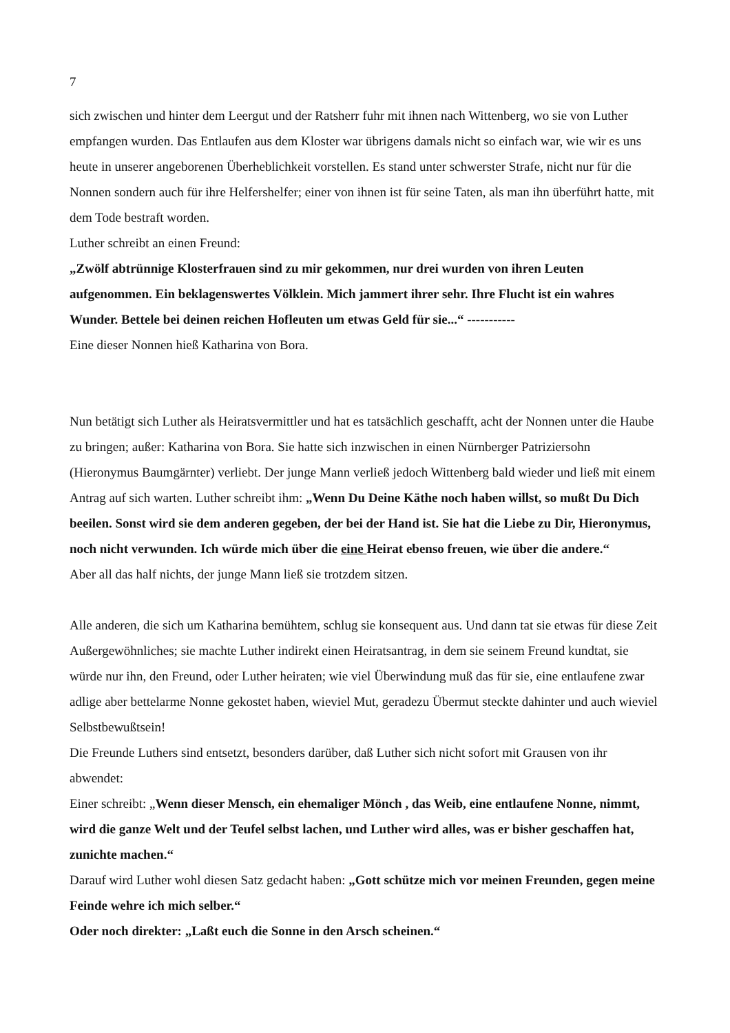7
sich zwischen und hinter dem Leergut und der Ratsherr fuhr mit ihnen nach Wittenberg, wo sie von Luther empfangen wurden. Das Entlaufen aus dem Kloster war übrigens damals nicht so einfach war, wie wir es uns heute in unserer angeborenen Überheblichkeit vorstellen. Es stand unter schwerster Strafe, nicht nur für die Nonnen sondern auch für ihre Helfershelfer; einer von ihnen ist für seine Taten, als man ihn überführt hatte, mit dem Tode bestraft worden.
Luther schreibt an einen Freund:
„Zwölf abtrünnige Klosterfrauen sind zu mir gekommen, nur drei wurden von ihren Leuten aufgenommen. Ein beklagenswertes Völklein. Mich jammert ihrer sehr. Ihre Flucht ist ein wahres Wunder. Bettele bei deinen reichen Hofleuten um etwas Geld für sie...“ -----------
Eine dieser Nonnen hieß Katharina von Bora.
Nun betätigt sich Luther als Heiratsvermittler und hat es tatsächlich geschafft, acht der Nonnen unter die Haube zu bringen; außer: Katharina von Bora. Sie hatte sich inzwischen in einen Nürnberger Patriziersohn (Hieronymus Baumgärnter) verliebt. Der junge Mann verließ jedoch Wittenberg bald wieder und ließ mit einem Antrag auf sich warten. Luther schreibt ihm: „Wenn Du Deine Käthe noch haben willst, so mußt Du Dich beeilen. Sonst wird sie dem anderen gegeben, der bei der Hand ist. Sie hat die Liebe zu Dir, Hieronymus, noch nicht verwunden. Ich würde mich über die eine Heirat ebenso freuen, wie über die andere.“
Aber all das half nichts, der junge Mann ließ sie trotzdem sitzen.
Alle anderen, die sich um Katharina bemühtem, schlug sie konsequent aus. Und dann tat sie etwas für diese Zeit Außergewöhnliches; sie machte Luther indirekt einen Heiratsantrag, in dem sie seinem Freund kundtat, sie würde nur ihn, den Freund, oder Luther heiraten; wie viel Überwindung muß das für sie, eine entlaufene zwar adlige aber bettelarme Nonne gekostet haben, wieviel Mut, geradezu Übermut steckte dahinter und auch wieviel Selbstbewußtsein!
Die Freunde Luthers sind entsetzt, besonders darüber, daß Luther sich nicht sofort mit Grausen von ihr abwendet:
Einer schreibt: „Wenn dieser Mensch, ein ehemaliger Mönch , das Weib, eine entlaufene Nonne, nimmt, wird die ganze Welt und der Teufel selbst lachen, und Luther wird alles, was er bisher geschaffen hat, zunichte machen.“
Darauf wird Luther wohl diesen Satz gedacht haben: „Gott schütze mich vor meinen Freunden, gegen meine Feinde wehre ich mich selber.“
Oder noch direkter: „Laßt euch die Sonne in den Arsch scheinen.“